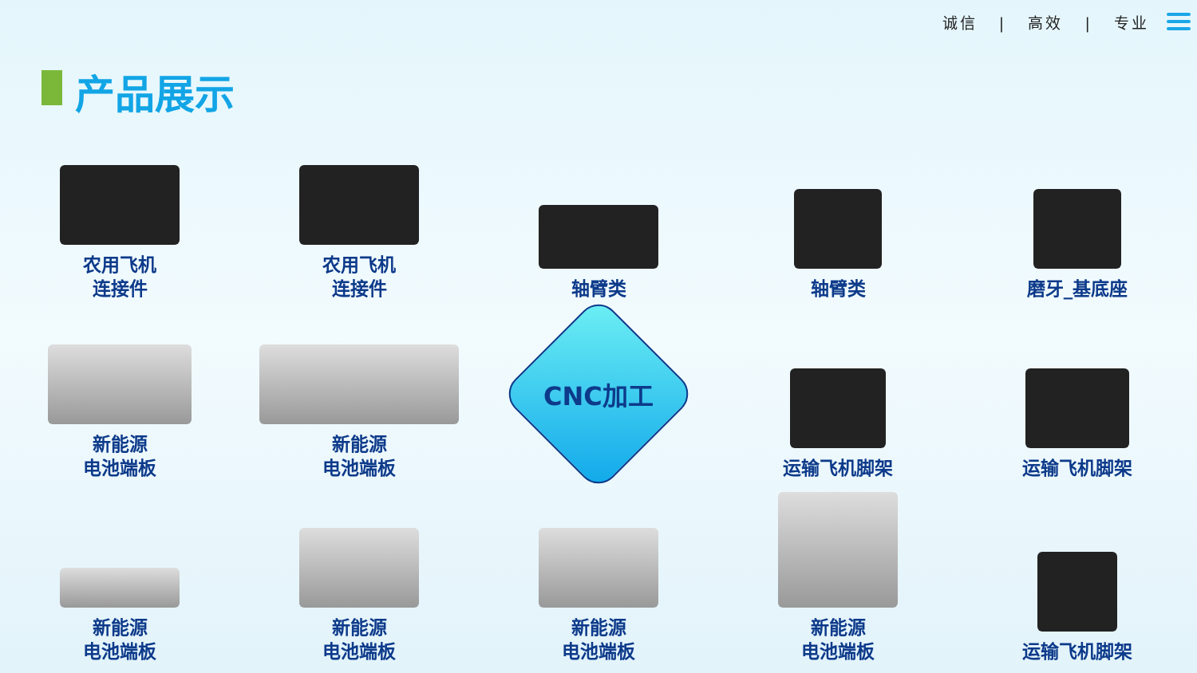诚信 | 高效 | 专业
产品展示
农用飞机
连接件
农用飞机
连接件
轴臂类
轴臂类
磨牙_基底座
新能源
电池端板
新能源
电池端板
CNC加工
运输飞机脚架
运输飞机脚架
新能源
电池端板
新能源
电池端板
新能源
电池端板
新能源
电池端板
运输飞机脚架